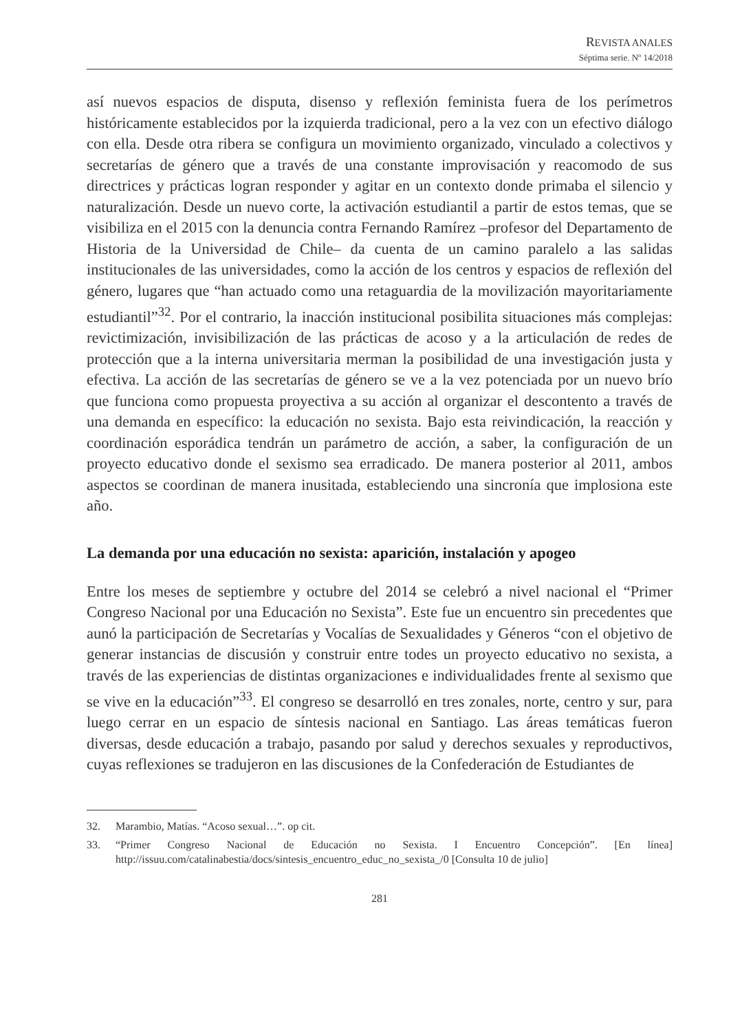REVISTA ANALES
Séptima serie. Nº 14/2018
así nuevos espacios de disputa, disenso y reflexión feminista fuera de los perímetros históricamente establecidos por la izquierda tradicional, pero a la vez con un efectivo diálogo con ella. Desde otra ribera se configura un movimiento organizado, vinculado a colectivos y secretarías de género que a través de una constante improvisación y reacomodo de sus directrices y prácticas logran responder y agitar en un contexto donde primaba el silencio y naturalización. Desde un nuevo corte, la activación estudiantil a partir de estos temas, que se visibiliza en el 2015 con la denuncia contra Fernando Ramírez –profesor del Departamento de Historia de la Universidad de Chile– da cuenta de un camino paralelo a las salidas institucionales de las universidades, como la acción de los centros y espacios de reflexión del género, lugares que “han actuado como una retaguardia de la movilización mayoritariamente estudiantil”<sup>32</sup>. Por el contrario, la inacción institucional posibilita situaciones más complejas: revictimización, invisibilización de las prácticas de acoso y a la articulación de redes de protección que a la interna universitaria merman la posibilidad de una investigación justa y efectiva. La acción de las secretarías de género se ve a la vez potenciada por un nuevo brío que funciona como propuesta proyectiva a su acción al organizar el descontento a través de una demanda en específico: la educación no sexista. Bajo esta reivindicación, la reacción y coordinación esporádica tendrán un parámetro de acción, a saber, la configuración de un proyecto educativo donde el sexismo sea erradicado. De manera posterior al 2011, ambos aspectos se coordinan de manera inusitada, estableciendo una sincronía que implosiona este año.
La demanda por una educación no sexista: aparición, instalación y apogeo
Entre los meses de septiembre y octubre del 2014 se celebró a nivel nacional el “Primer Congreso Nacional por una Educación no Sexista”. Este fue un encuentro sin precedentes que aunó la participación de Secretarías y Vocalías de Sexualidades y Géneros “con el objetivo de generar instancias de discusión y construir entre todes un proyecto educativo no sexista, a través de las experiencias de distintas organizaciones e individualidades frente al sexismo que se vive en la educación”<sup>33</sup>. El congreso se desarrolló en tres zonales, norte, centro y sur, para luego cerrar en un espacio de síntesis nacional en Santiago. Las áreas temáticas fueron diversas, desde educación a trabajo, pasando por salud y derechos sexuales y reproductivos, cuyas reflexiones se tradujeron en las discusiones de la Confederación de Estudiantes de
32. Marambio, Matías. “Acoso sexual…”. op cit.
33. “Primer Congreso Nacional de Educación no Sexista. I Encuentro Concepción”. [En línea] http://issuu.com/catalinabestia/docs/sintesis_encuentro_educ_no_sexista_/0 [Consulta 10 de julio]
281